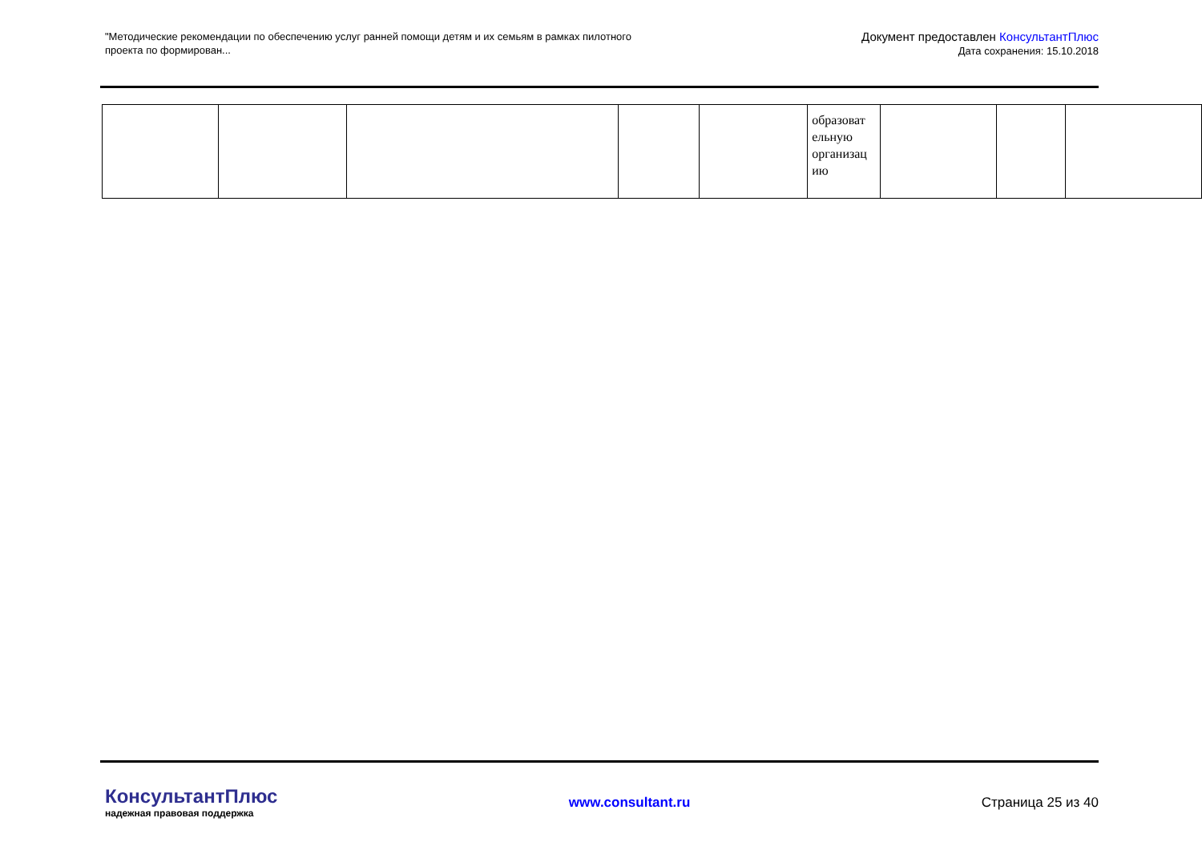"Методические рекомендации по обеспечению услуг ранней помощи детям и их семьям в рамках пилотного проекта по формирован...
Документ предоставлен КонсультантПлюс
Дата сохранения: 15.10.2018
| | | | | | образоват ельную организац ию | | | |
КонсультантПлюс
надежная правовая поддержка
www.consultant.ru Страница 25 из 40